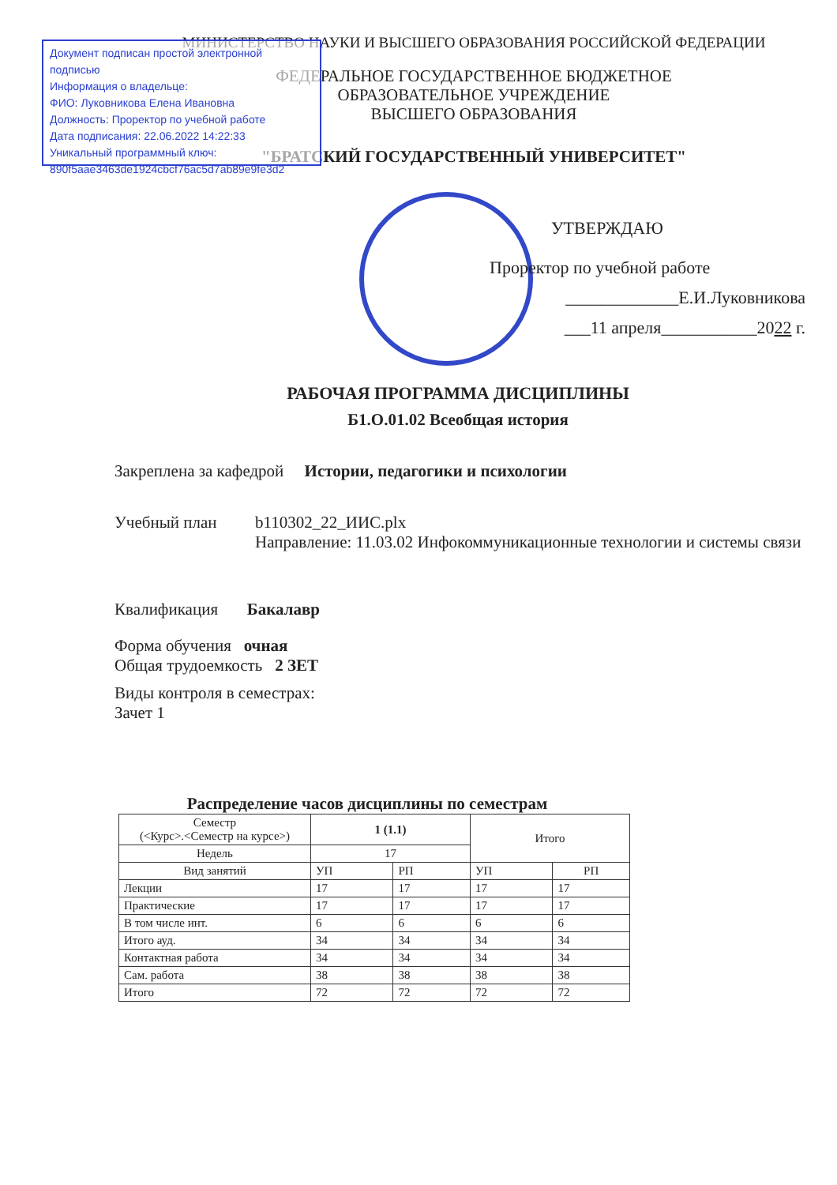МИНИСТЕРСТВО НАУКИ И ВЫСШЕГО ОБРАЗОВАНИЯ РОССИЙСКОЙ ФЕДЕРАЦИИ
ФЕДЕРАЛЬНОЕ ГОСУДАРСТВЕННОЕ БЮДЖЕТНОЕ
ОБРАЗОВАТЕЛЬНОЕ УЧРЕЖДЕНИЕ
ВЫСШЕГО ОБРАЗОВАНИЯ
"БРАТСКИЙ ГОСУДАРСТВЕННЫЙ УНИВЕРСИТЕТ"
Документ подписан простой электронной подписью
Информация о владельце:
ФИО: Луковникова Елена Ивановна
Должность: Проректор по учебной работе
Дата подписания: 22.06.2022 14:22:33
Уникальный программный ключ:
890f5aae3463de1924cbcf76ac5d7ab89e9fe3d2
УТВЕРЖДАЮ
Проректор по учебной работе
_____________Е.И.Луковникова
___11 апреля___________2022 г.
РАБОЧАЯ ПРОГРАММА ДИСЦИПЛИНЫ
Б1.О.01.02 Всеобщая история
Закреплена за кафедрой Истории, педагогики и психологии
Учебный план b110302_22_ИИС.plx
Направление: 11.03.02 Инфокоммуникационные технологии и системы связи
Квалификация Бакалавр
Форма обучения очная
Общая трудоемкость 2 ЗЕТ
Виды контроля в семестрах:
Зачет 1
Распределение часов дисциплины по семестрам
| Семестр (<Курс>.<Семестр на курсе>) | 1 (1.1) | | Итого | |
| Недель | 17 | | | |
| Вид занятий | УП | РП | УП | РП |
| Лекции | 17 | 17 | 17 | 17 |
| Практические | 17 | 17 | 17 | 17 |
| В том числе инт. | 6 | 6 | 6 | 6 |
| Итого ауд. | 34 | 34 | 34 | 34 |
| Контактная работа | 34 | 34 | 34 | 34 |
| Сам. работа | 38 | 38 | 38 | 38 |
| Итого | 72 | 72 | 72 | 72 |